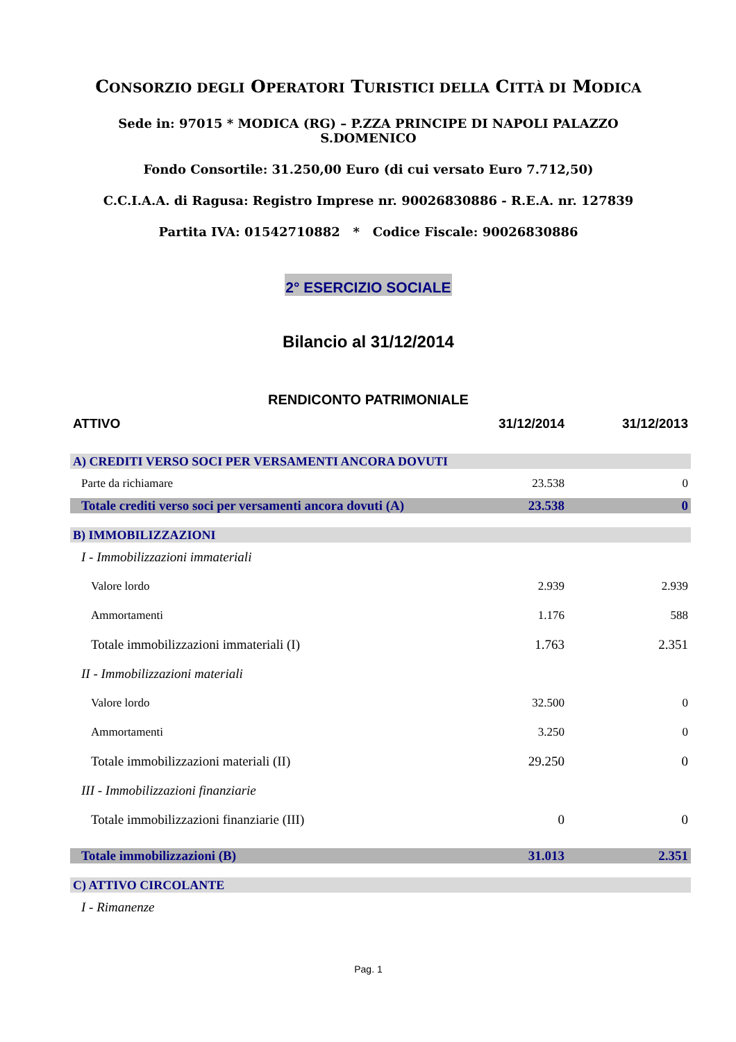CONSORZIO DEGLI OPERATORI TURISTICI DELLA CITTÀ DI MODICA
Sede in: 97015 * MODICA (RG) – P.ZZA PRINCIPE DI NAPOLI PALAZZO S.DOMENICO
Fondo Consortile: 31.250,00 Euro (di cui versato Euro 7.712,50)
C.C.I.A.A. di Ragusa: Registro Imprese nr. 90026830886 - R.E.A. nr. 127839
Partita IVA: 01542710882 * Codice Fiscale: 90026830886
2° ESERCIZIO SOCIALE
Bilancio al 31/12/2014
RENDICONTO PATRIMONIALE
| ATTIVO | 31/12/2014 | 31/12/2013 |
| --- | --- | --- |
| A) CREDITI VERSO SOCI PER VERSAMENTI ANCORA DOVUTI | | |
| Parte da richiamare | 23.538 | 0 |
| Totale crediti verso soci per versamenti ancora dovuti (A) | 23.538 | 0 |
| B) IMMOBILIZZAZIONI | | |
| I - Immobilizzazioni immateriali | | |
| Valore lordo | 2.939 | 2.939 |
| Ammortamenti | 1.176 | 588 |
| Totale immobilizzazioni immateriali (I) | 1.763 | 2.351 |
| II - Immobilizzazioni materiali | | |
| Valore lordo | 32.500 | 0 |
| Ammortamenti | 3.250 | 0 |
| Totale immobilizzazioni materiali (II) | 29.250 | 0 |
| III - Immobilizzazioni finanziarie | | |
| Totale immobilizzazioni finanziarie (III) | 0 | 0 |
| Totale immobilizzazioni (B) | 31.013 | 2.351 |
| C) ATTIVO CIRCOLANTE | | |
| I - Rimanenze | | |
Pag. 1